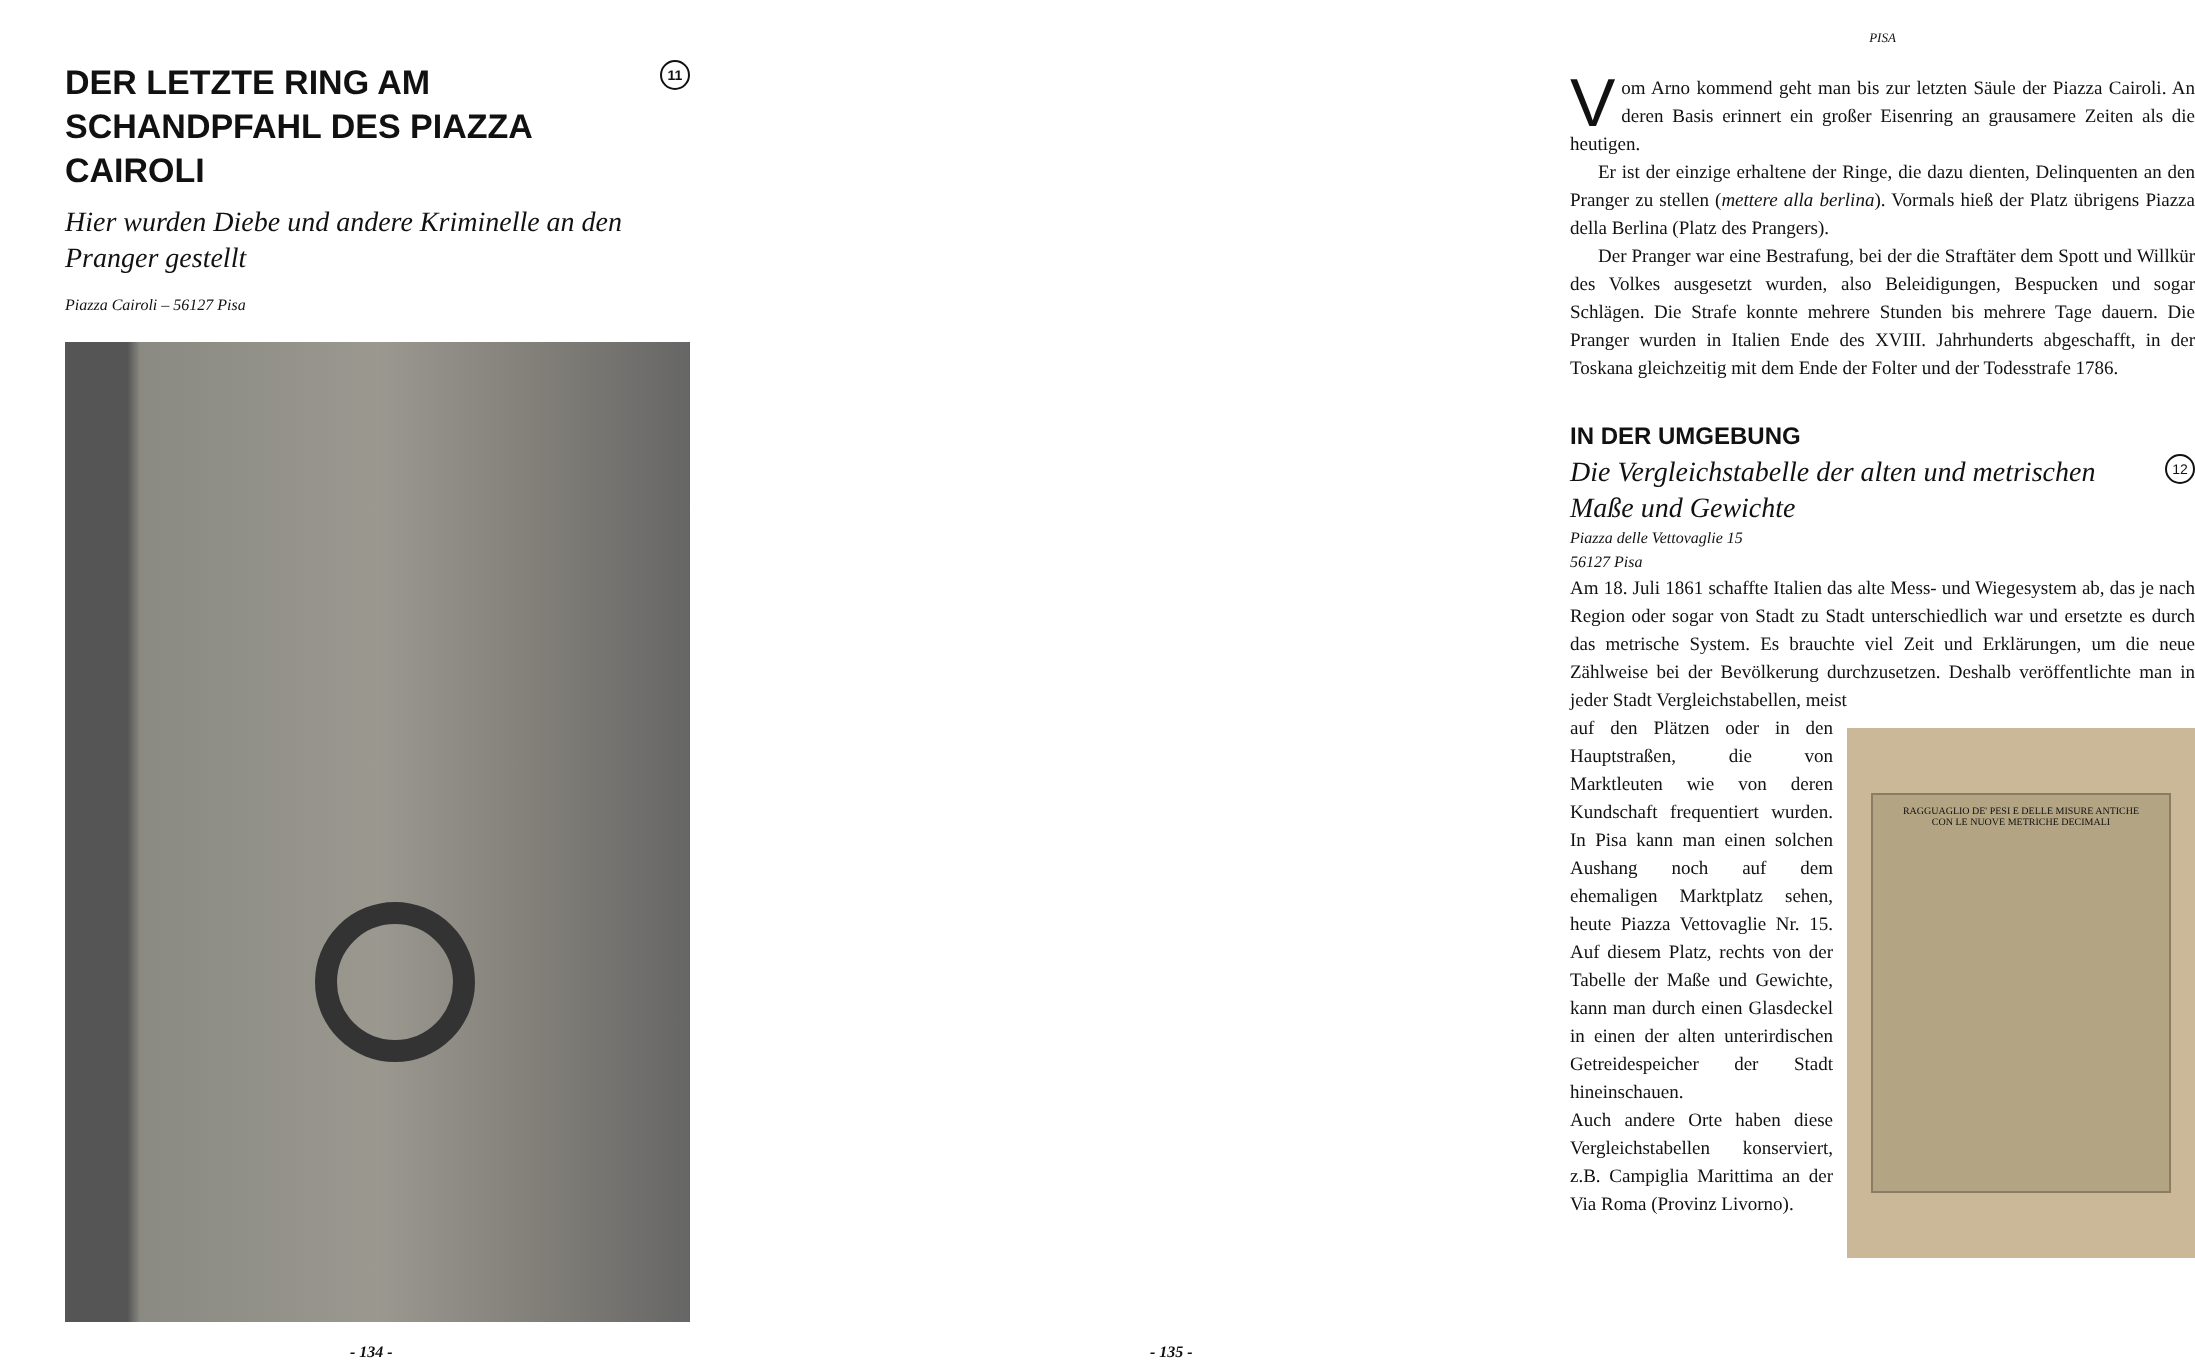DER LETZTE RING AM
SCHANDPFAHL DES PIAZZA CAIROLI 11
Hier wurden Diebe und andere Kriminelle an den Pranger gestellt
Piazza Cairoli – 56127 Pisa
- 134 -
PISA
Vom Arno kommend geht man bis zur letzten Säule der Piazza Cairoli. An deren Basis erinnert ein großer Eisenring an grausamere Zeiten als die heutigen.
Er ist der einzige erhaltene der Ringe, die dazu dienten, Delinquenten an den Pranger zu stellen (mettere alla berlina). Vormals hieß der Platz übrigens Piazza della Berlina (Platz des Prangers).
Der Pranger war eine Bestrafung, bei der die Straftäter dem Spott und Willkür des Volkes ausgesetzt wurden, also Beleidigungen, Bespucken und sogar Schlägen. Die Strafe konnte mehrere Stunden bis mehrere Tage dauern. Die Pranger wurden in Italien Ende des XVIII. Jahrhunderts abgeschafft, in der Toskana gleichzeitig mit dem Ende der Folter und der Todesstrafe 1786.
IN DER UMGEBUNG
Die Vergleichstabelle der alten und metrischen
Maße und Gewichte 12
Piazza delle Vettovaglie 15
56127 Pisa
Am 18. Juli 1861 schaffte Italien das alte Mess- und Wiegesystem ab, das je nach Region oder sogar von Stadt zu Stadt unterschiedlich war und ersetzte es durch das metrische System. Es brauchte viel Zeit und Erklärungen, um die neue Zählweise bei der Bevölkerung durchzusetzen. Deshalb veröffentlichte man in jeder Stadt Vergleichstabellen, meist
RAGGUAGLIO DE' PESI E DELLE MISURE ANTICHE
CON LE NUOVE METRICHE DECIMALI
auf den Plätzen oder in den Hauptstraßen, die von Marktleuten wie von deren Kundschaft frequentiert wurden. In Pisa kann man einen solchen Aushang noch auf dem ehemaligen Marktplatz sehen, heute Piazza Vettovaglie Nr. 15. Auf diesem Platz, rechts von der Tabelle der Maße und Gewichte, kann man durch einen Glasdeckel in einen der alten unterirdischen Getreidespeicher der Stadt hineinschauen.
Auch andere Orte haben diese Vergleichstabellen konserviert, z.B. Campiglia Marittima an der Via Roma (Provinz Livorno).
- 135 -